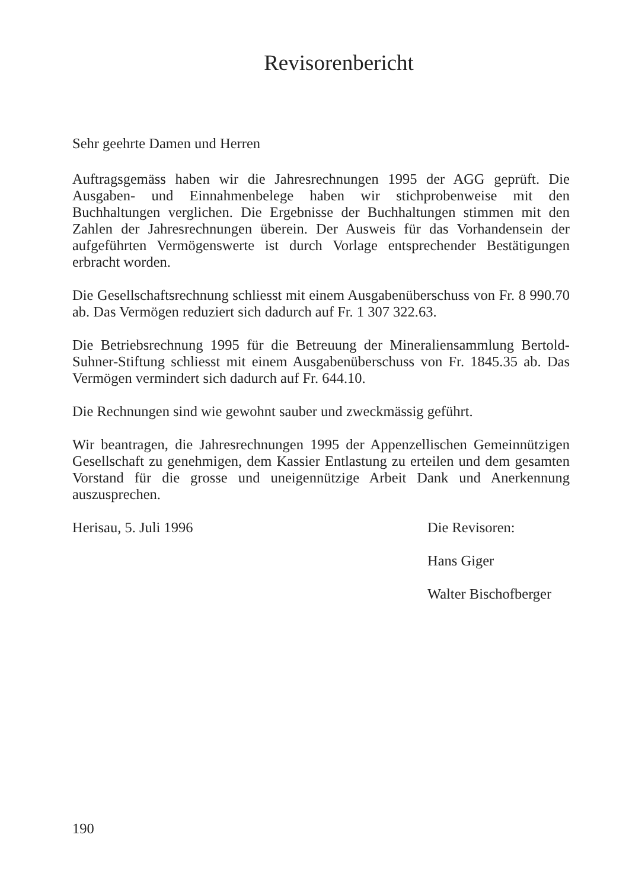Revisorenbericht
Sehr geehrte Damen und Herren
Auftragsgemäss haben wir die Jahresrechnungen 1995 der AGG geprüft. Die Ausgaben- und Einnahmenbelege haben wir stichprobenweise mit den Buchhaltungen verglichen. Die Ergebnisse der Buchhaltungen stimmen mit den Zahlen der Jahresrechnungen überein. Der Ausweis für das Vorhandensein der aufgeführten Vermögenswerte ist durch Vorlage entsprechender Bestätigungen erbracht worden.
Die Gesellschaftsrechnung schliesst mit einem Ausgabenüberschuss von Fr. 8 990.70 ab. Das Vermögen reduziert sich dadurch auf Fr. 1 307 322.63.
Die Betriebsrechnung 1995 für die Betreuung der Mineraliensammlung Bertold-Suhner-Stiftung schliesst mit einem Ausgabenüberschuss von Fr. 1845.35 ab. Das Vermögen vermindert sich dadurch auf Fr. 644.10.
Die Rechnungen sind wie gewohnt sauber und zweckmässig geführt.
Wir beantragen, die Jahresrechnungen 1995 der Appenzellischen Gemeinnützigen Gesellschaft zu genehmigen, dem Kassier Entlastung zu erteilen und dem gesamten Vorstand für die grosse und uneigennützige Arbeit Dank und Anerkennung auszusprechen.
Herisau, 5. Juli 1996 Die Revisoren:
Hans Giger
Walter Bischofberger
190